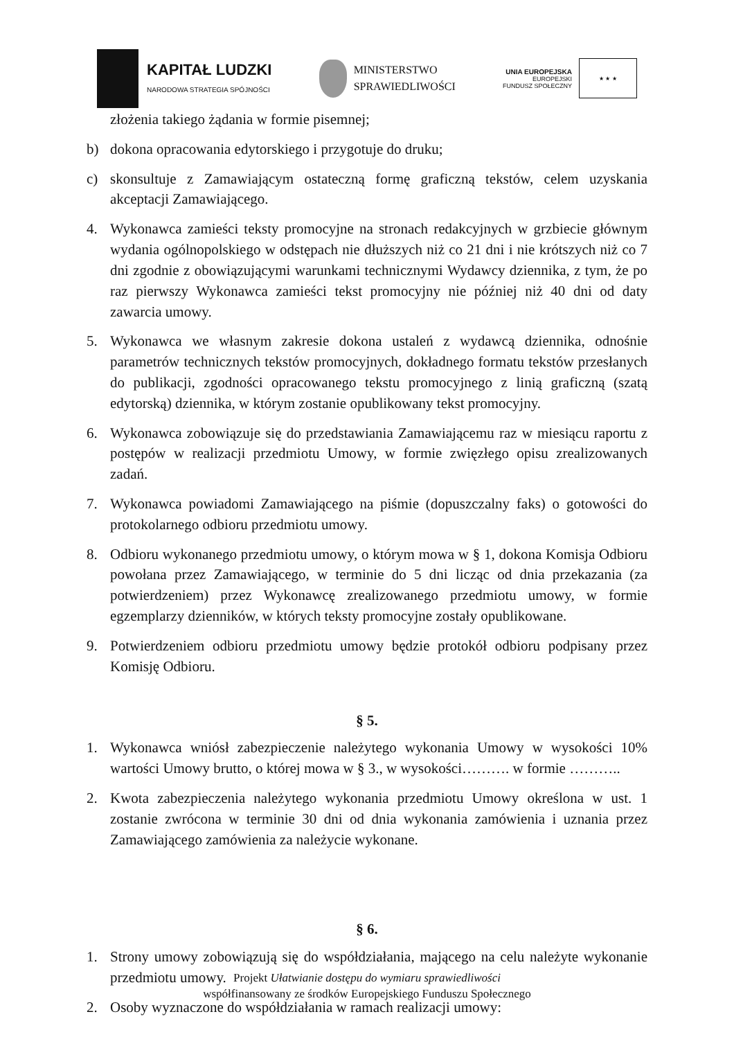KAPITAŁ LUDZKI
NARODOWA STRATEGIA SPÓJNOŚCI
MINISTERSTWO
SPRAWIEDLIWOŚCI
UNIA EUROPEJSKA
EUROPEJSKI
FUNDUSZ SPOŁECZNY
★ ★ ★
złożenia takiego żądania w formie pisemnej;
b) dokona opracowania edytorskiego i przygotuje do druku;
c) skonsultuje z Zamawiającym ostateczną formę graficzną tekstów, celem uzyskania akceptacji Zamawiającego.
4. Wykonawca zamieści teksty promocyjne na stronach redakcyjnych w grzbiecie głównym wydania ogólnopolskiego w odstępach nie dłuższych niż co 21 dni i nie krótszych niż co 7 dni zgodnie z obowiązującymi warunkami technicznymi Wydawcy dziennika, z tym, że po raz pierwszy Wykonawca zamieści tekst promocyjny nie później niż 40 dni od daty zawarcia umowy.
5. Wykonawca we własnym zakresie dokona ustaleń z wydawcą dziennika, odnośnie parametrów technicznych tekstów promocyjnych, dokładnego formatu tekstów przesłanych do publikacji, zgodności opracowanego tekstu promocyjnego z linią graficzną (szatą edytorską) dziennika, w którym zostanie opublikowany tekst promocyjny.
6. Wykonawca zobowiązuje się do przedstawiania Zamawiającemu raz w miesiącu raportu z postępów w realizacji przedmiotu Umowy, w formie zwięzłego opisu zrealizowanych zadań.
7. Wykonawca powiadomi Zamawiającego na piśmie (dopuszczalny faks) o gotowości do protokolarnego odbioru przedmiotu umowy.
8. Odbioru wykonanego przedmiotu umowy, o którym mowa w § 1, dokona Komisja Odbioru powołana przez Zamawiającego, w terminie do 5 dni licząc od dnia przekazania (za potwierdzeniem) przez Wykonawcę zrealizowanego przedmiotu umowy, w formie egzemplarzy dzienników, w których teksty promocyjne zostały opublikowane.
9. Potwierdzeniem odbioru przedmiotu umowy będzie protokół odbioru podpisany przez Komisję Odbioru.
§ 5.
1. Wykonawca wniósł zabezpieczenie należytego wykonania Umowy w wysokości 10% wartości Umowy brutto, o której mowa w § 3., w wysokości………. w formie ………..
2. Kwota zabezpieczenia należytego wykonania przedmiotu Umowy określona w ust. 1 zostanie zwrócona w terminie 30 dni od dnia wykonania zamówienia i uznania przez Zamawiającego zamówienia za należycie wykonane.
§ 6.
1. Strony umowy zobowiązują się do współdziałania, mającego na celu należyte wykonanie przedmiotu umowy.
2. Osoby wyznaczone do współdziałania w ramach realizacji umowy:
Projekt Ułatwianie dostępu do wymiaru sprawiedliwości
współfinansowany ze środków Europejskiego Funduszu Społecznego